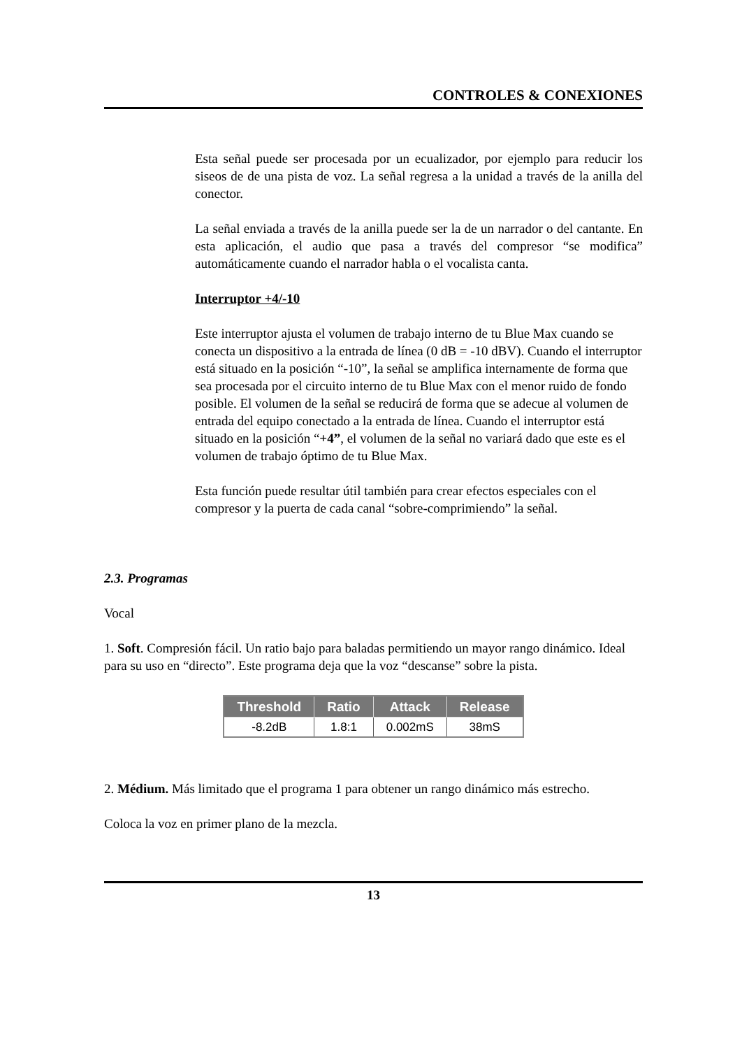CONTROLES & CONEXIONES
Esta señal puede ser procesada por un ecualizador, por ejemplo para reducir los siseos de de una pista de voz. La señal regresa a la unidad a través de la anilla del conector.
La señal enviada a través de la anilla puede ser la de un narrador o del cantante. En esta aplicación, el audio que pasa a través del compresor “se modifica” automáticamente cuando el narrador habla o el vocalista canta.
Interruptor +4/-10
Este interruptor ajusta el volumen de trabajo interno de tu Blue Max cuando se conecta un dispositivo a la entrada de línea (0 dB = -10 dBV). Cuando el interruptor está situado en la posición “-10”, la señal se amplifica internamente de forma que sea procesada por el circuito interno de tu Blue Max con el menor ruido de fondo posible. El volumen de la señal se reducirá de forma que se adecue al volumen de entrada del equipo conectado a la entrada de línea. Cuando el interruptor está situado en la posición “+4”, el volumen de la señal no variará dado que este es el volumen de trabajo óptimo de tu Blue Max.
Esta función puede resultar útil también para crear efectos especiales con el compresor y la puerta de cada canal “sobre-comprimiendo” la señal.
2.3. Programas
Vocal
1. Soft. Compresión fácil. Un ratio bajo para baladas permitiendo un mayor rango dinámico. Ideal para su uso en “directo”. Este programa deja que la voz “descanse” sobre la pista.
| Threshold | Ratio | Attack | Release |
| --- | --- | --- | --- |
| -8.2dB | 1.8:1 | 0.002mS | 38mS |
2. Médium. Más limitado que el programa 1 para obtener un rango dinámico más estrecho.
Coloca la voz en primer plano de la mezcla.
13